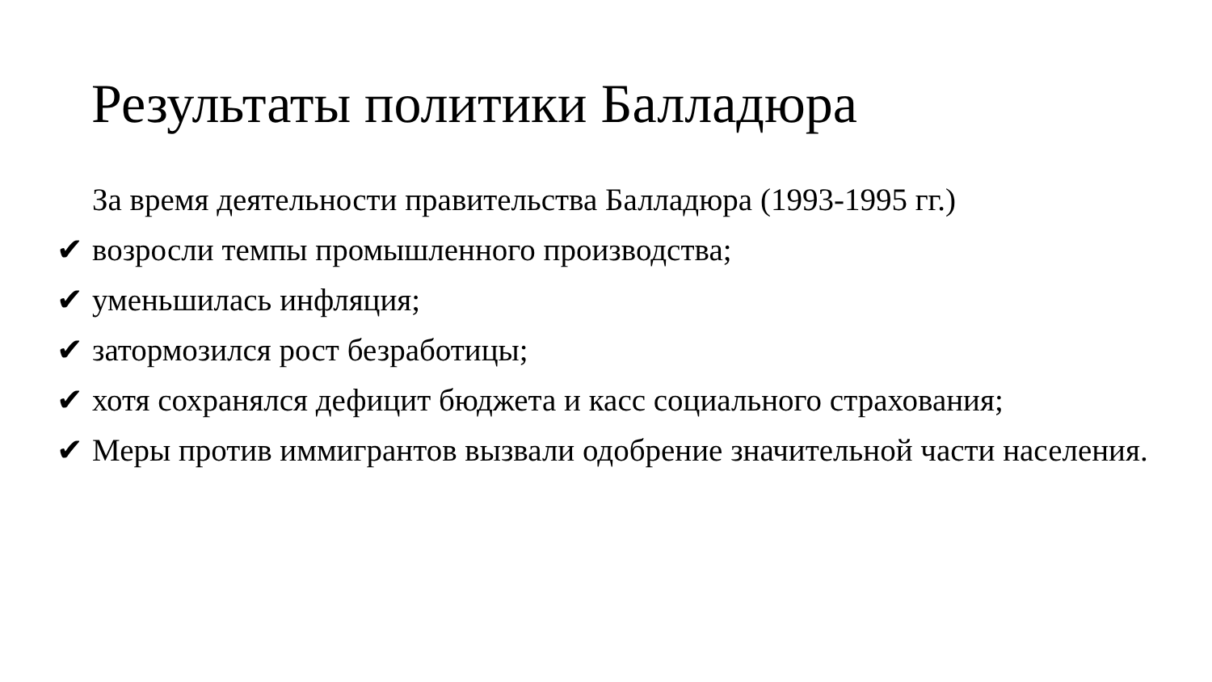Результаты политики Балладюра
За время деятельности правительства Балладюра (1993-1995 гг.)
✔ возросли темпы промышленного производства;
✔ уменьшилась инфляция;
✔ затормозился рост безработицы;
✔ хотя сохранялся дефицит бюджета и касс социального страхования;
✔ Меры против иммигрантов вызвали одобрение значительной части населения.